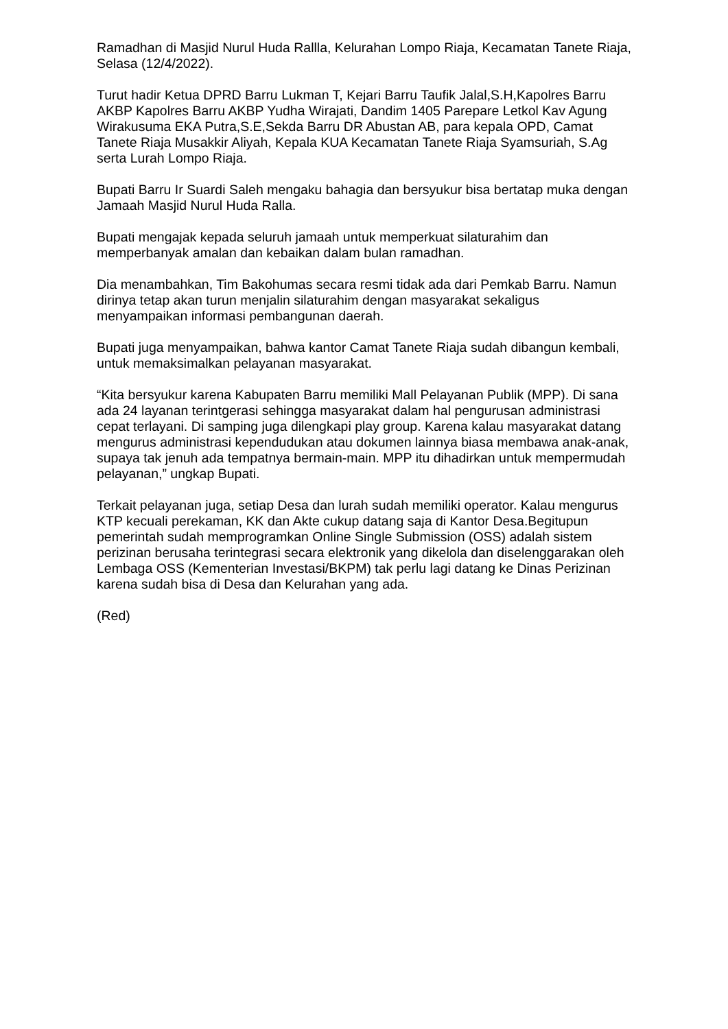Ramadhan di Masjid Nurul Huda Rallla, Kelurahan Lompo Riaja, Kecamatan Tanete Riaja, Selasa (12/4/2022).
Turut hadir Ketua DPRD Barru Lukman T, Kejari Barru Taufik Jalal,S.H,Kapolres Barru AKBP Kapolres Barru AKBP Yudha Wirajati, Dandim 1405 Parepare Letkol Kav Agung Wirakusuma EKA Putra,S.E,Sekda Barru DR Abustan AB, para kepala OPD, Camat Tanete Riaja Musakkir Aliyah, Kepala KUA Kecamatan Tanete Riaja Syamsuriah, S.Ag serta Lurah Lompo Riaja.
Bupati Barru Ir Suardi Saleh mengaku bahagia dan bersyukur bisa bertatap muka dengan Jamaah Masjid Nurul Huda Ralla.
Bupati mengajak kepada seluruh jamaah untuk memperkuat silaturahim dan memperbanyak amalan dan kebaikan dalam bulan ramadhan.
Dia menambahkan, Tim Bakohumas secara resmi tidak ada dari Pemkab Barru. Namun dirinya tetap akan turun menjalin silaturahim dengan masyarakat sekaligus menyampaikan informasi pembangunan daerah.
Bupati juga menyampaikan, bahwa kantor Camat Tanete Riaja sudah dibangun kembali, untuk memaksimalkan pelayanan masyarakat.
“Kita bersyukur karena Kabupaten Barru memiliki Mall Pelayanan Publik (MPP). Di sana ada 24 layanan terintgerasi sehingga masyarakat dalam hal pengurusan administrasi cepat terlayani. Di samping juga dilengkapi play group. Karena kalau masyarakat datang mengurus administrasi kependudukan atau dokumen lainnya biasa membawa anak-anak, supaya tak jenuh ada tempatnya bermain-main. MPP itu dihadirkan untuk mempermudah pelayanan,” ungkap Bupati.
Terkait pelayanan juga, setiap Desa dan lurah sudah memiliki operator. Kalau mengurus KTP kecuali perekaman, KK dan Akte cukup datang saja di Kantor Desa.Begitupun pemerintah sudah memprogramkan Online Single Submission (OSS) adalah sistem perizinan berusaha terintegrasi secara elektronik yang dikelola dan diselenggarakan oleh Lembaga OSS (Kementerian Investasi/BKPM) tak perlu lagi datang ke Dinas Perizinan karena sudah bisa di Desa dan Kelurahan yang ada.
(Red)